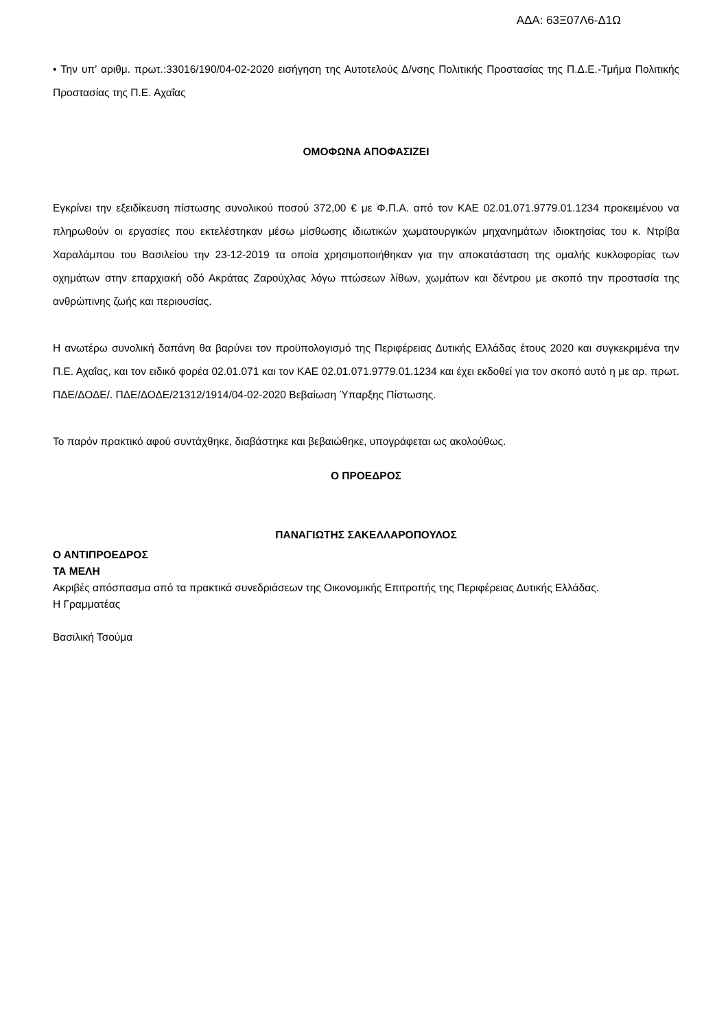ΑΔΑ: 63Ξ07Λ6-Δ1Ω
• Την υπ’ αριθμ. πρωτ.:33016/190/04-02-2020 εισήγηση της Αυτοτελούς Δ/νσης Πολιτικής Προστασίας της Π.Δ.Ε.-Τμήμα Πολιτικής Προστασίας της Π.Ε. Αχαΐας
ΟΜΟΦΩΝΑ ΑΠΟΦΑΣΙΖΕΙ
Εγκρίνει την εξειδίκευση πίστωσης συνολικού ποσού 372,00 € με Φ.Π.Α. από τον ΚΑΕ 02.01.071.9779.01.1234 προκειμένου να πληρωθούν οι εργασίες που εκτελέστηκαν μέσω μίσθωσης ιδιωτικών χωματουργικών μηχανημάτων ιδιοκτησίας του κ. Ντρίβα Χαραλάμπου του Βασιλείου την 23-12-2019 τα οποία χρησιμοποιήθηκαν για την αποκατάσταση της ομαλής κυκλοφορίας των οχημάτων στην επαρχιακή οδό Ακράτας Ζαρούχλας λόγω πτώσεων λίθων, χωμάτων και δέντρου με σκοπό την προστασία της ανθρώπινης ζωής και περιουσίας.
Η ανωτέρω συνολική δαπάνη θα βαρύνει τον προϋπολογισμό της Περιφέρειας Δυτικής Ελλάδας έτους 2020 και συγκεκριμένα την Π.Ε. Αχαΐας, και τον ειδικό φορέα 02.01.071 και τον ΚΑΕ 02.01.071.9779.01.1234 και έχει εκδοθεί για τον σκοπό αυτό η με αρ. πρωτ. ΠΔΕ/ΔΟΔΕ/. ΠΔΕ/ΔΟΔΕ/21312/1914/04-02-2020 Βεβαίωση Ύπαρξης Πίστωσης.
Το παρόν πρακτικό αφού συντάχθηκε, διαβάστηκε και βεβαιώθηκε, υπογράφεται ως ακολούθως.
Ο ΠΡΟΕΔΡΟΣ
ΠΑΝΑΓΙΩΤΗΣ ΣΑΚΕΛΛΑΡΟΠΟΥΛΟΣ
Ο ΑΝΤΙΠΡΟΕΔΡΟΣ
ΤΑ ΜΕΛΗ
Ακριβές απόσπασμα από τα πρακτικά συνεδριάσεων της Οικονομικής Επιτροπής της Περιφέρειας Δυτικής Ελλάδας.
Η Γραμματέας
Βασιλική Τσούμα